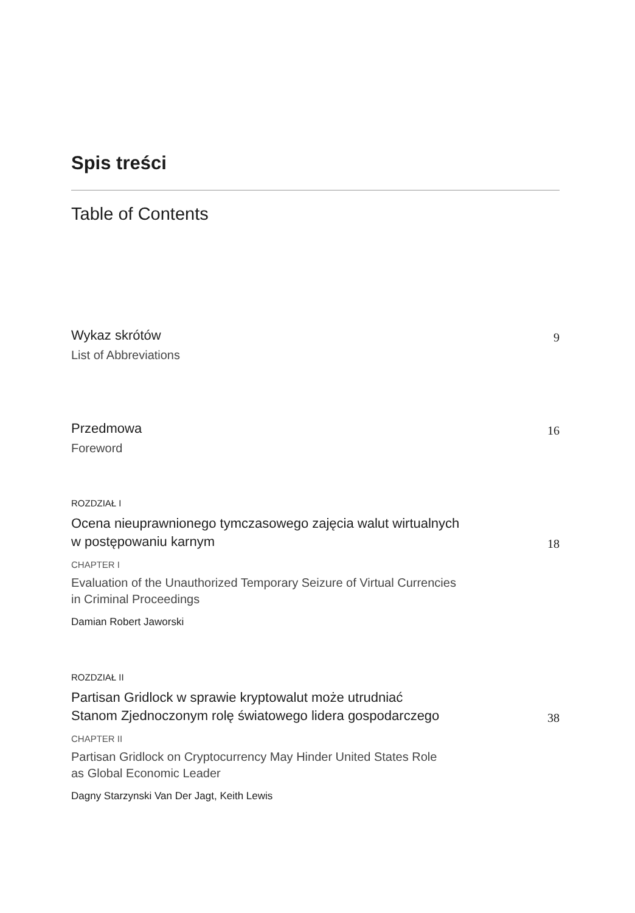Spis treści
Table of Contents
Wykaz skrótów
9
List of Abbreviations
Przedmowa
16
Foreword
ROZDZIAŁ I
Ocena nieuprawnionego tymczasowego zajęcia walut wirtualnych
w postępowaniu karnym
18
CHAPTER I
Evaluation of the Unauthorized Temporary Seizure of Virtual Currencies
in Criminal Proceedings
Damian Robert Jaworski
ROZDZIAŁ II
Partisan Gridlock w sprawie kryptowalut może utrudniać
Stanom Zjednoczonym rolę światowego lidera gospodarczego
38
CHAPTER II
Partisan Gridlock on Cryptocurrency May Hinder United States Role
as Global Economic Leader
Dagny Starzynski Van Der Jagt, Keith Lewis